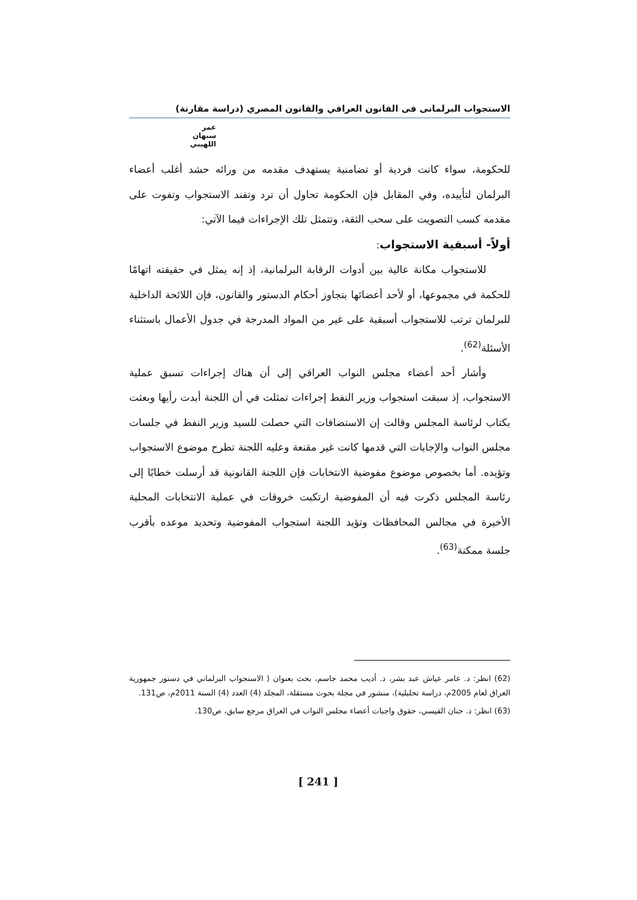الاستجواب البرلمانى فى القانون العراقي والقانون المصري (دراسة مقارنة)
عمر سبهان اللهيبي
للحكومة، سواء كانت فردية أو تضامنية يستهدف مقدمه من ورائه حشد أغلب أعضاء البرلمان لتأييده، وفي المقابل فإن الحكومة تحاول أن ترد وتفند الاستجواب وتفوت على مقدمه كسب التصويت على سحب الثقة، وتتمثل تلك الإجراءات فيما الآتي:
أولاً- أسبقية الاستجواب:
للاستجواب مكانة عالية بين أدوات الرقابة البرلمانية، إذ إنه يمثل في حقيقته اتهامًا للحكمة في مجموعها، أو لأحد أعضائها بتجاوز أحكام الدستور والقانون، فإن اللائحة الداخلية للبرلمان ترتب للاستجواب أسبقية على غير من المواد المدرجة في جدول الأعمال باستثناء الأسئلة<sup>(62)</sup>.
وأشار أحد أعضاء مجلس النواب العراقي إلى أن هناك إجراءات تسبق عملية الاستجواب، إذ سبقت استجواب وزير النفط إجراءات تمثلت في أن اللجنة أبدت رأيها وبعثت بكتاب لرئاسة المجلس وقالت إن الاستضافات التي حصلت للسيد وزير النفط في جلسات مجلس النواب والإجابات التي قدمها كانت غير مقنعة وعليه اللجنة تطرح موضوع الاستجواب وتؤيده. أما بخصوص موضوع مفوضية الانتخابات فإن اللجنة القانونية قد أرسلت خطابًا إلى رئاسة المجلس ذكرت فيه أن المفوضية ارتكبت خروقات في عملية الانتخابات المحلية الأخيرة في مجالس المحافظات وتؤيد اللجنة استجواب المفوضية وتحديد موعده بأقرب جلسة ممكنة<sup>(63)</sup>.
(62) انظر: د. عامر عياش عبد بشر، د. أديب محمد جاسم، بحث بعنوان ( الاستجواب البرلماني في دستور جمهورية العراق لعام 2005م، دراسة تحليلية)، منشور في مجلة بحوث مستقلة، المجلد (4) العدد (4) السنة 2011م، ص131.
(63) انظر: د. حنان القيسي، حقوق واجبات أعضاء مجلس النواب في العراق مرجع سابق، ص130.
[ 241 ]